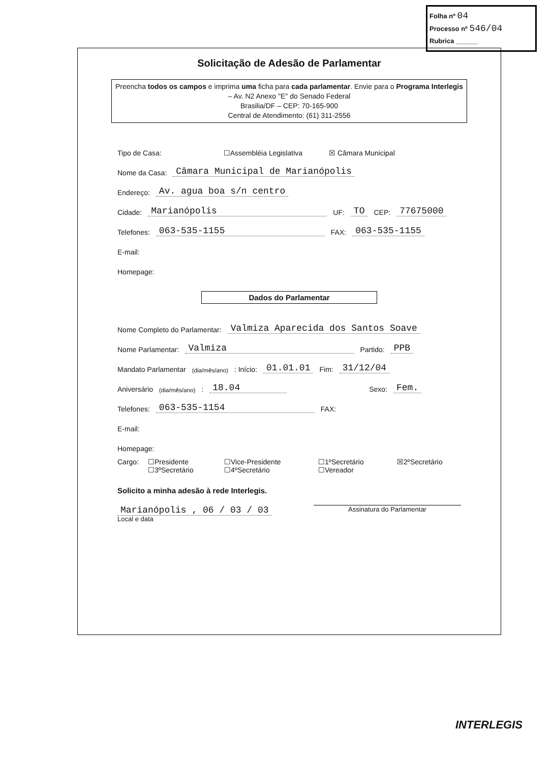Folha nº 04
Processo nº 546/04
Rubrica ______
Solicitação de Adesão de Parlamentar
Preencha todos os campos e imprima uma ficha para cada parlamentar. Envie para o Programa Interlegis – Av. N2 Anexo "E" do Senado Federal
Brasilia/DF – CEP: 70-165-900
Central de Atendimento: (61) 311-2556
Tipo de Casa: ☐Assembléia Legislativa ☒ Câmara Municipal
Nome da Casa: Câmara Municipal de Marianópolis
Endereço: Av. agua boa s/n centro
Cidade: Marianópolis UF: TO CEP: 77675000
Telefones: 063-535-1155 FAX: 063-535-1155
E-mail:
Homepage:
Dados do Parlamentar
Nome Completo do Parlamentar: Valmiza Aparecida dos Santos Soave
Nome Parlamentar: Valmiza Partido: PPB
Mandato Parlamentar (dia/mês/ano): Início: 01.01.01 Fim: 31/12/04
Aniversário (dia/mês/ano): 18.04 Sexo: Fem.
Telefones: 063-535-1154 FAX:
E-mail:
Homepage:
Cargo: ☐Presidente ☐Vice-Presidente ☐1ºSecretário ☒2ºSecretário ☐3ºSecretário ☐4ºSecretário ☐Vereador
Solicito a minha adesão à rede Interlegis.
Marianópolis , 06 / 03 / 03
Local e data
Assinatura do Parlamentar
INTERLEGIS